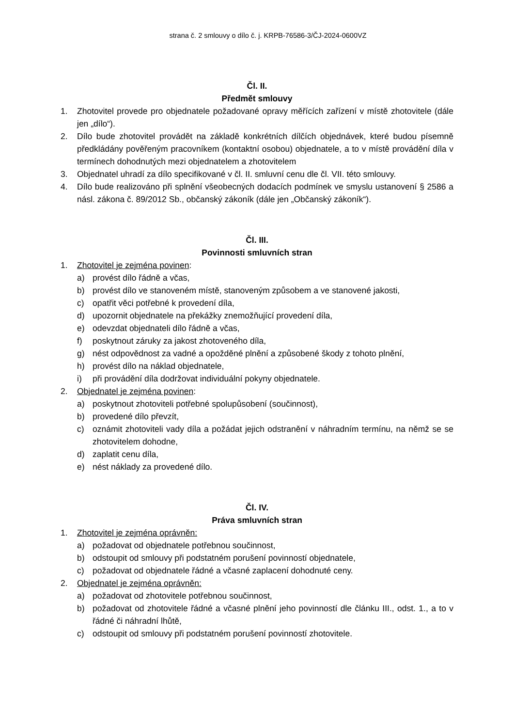strana č. 2 smlouvy o dílo č. j. KRPB-76586-3/ČJ-2024-0600VZ
Čl. II.
Předmět smlouvy
1. Zhotovitel provede pro objednatele požadované opravy měřících zařízení v místě zhotovitele (dále jen „dílo“).
2. Dílo bude zhotovitel provádět na základě konkrétních dílčích objednávek, které budou písemně předkládány pověřeným pracovníkem (kontaktní osobou) objednatele, a to v místě provádění díla v termínech dohodnutých mezi objednatelem a zhotovitelem
3. Objednatel uhradí za dílo specifikované v čl. II. smluvní cenu dle čl. VII. této smlouvy.
4. Dílo bude realizováno při splnění všeobecných dodacích podmínek ve smyslu ustanovení § 2586 a násl. zákona č. 89/2012 Sb., občanský zákoník (dále jen „Občanský zákoník“).
Čl. III.
Povinnosti smluvních stran
1. Zhotovitel je zejména povinen:
a) provést dílo řádně a včas,
b) provést dílo ve stanoveném místě, stanoveným způsobem a ve stanovené jakosti,
c) opatřit věci potřebné k provedení díla,
d) upozornit objednatele na překážky znemožňující provedení díla,
e) odevzdat objednateli dílo řádně a včas,
f) poskytnout záruky za jakost zhotoveného díla,
g) nést odpovědnost za vadné a opožděné plnění a způsobené škody z tohoto plnění,
h) provést dílo na náklad objednatele,
i) při provádění díla dodržovat individuální pokyny objednatele.
2. Objednatel je zejména povinen:
a) poskytnout zhotoviteli potřebné spolupůsobení (součinnost),
b) provedené dílo převzít,
c) oznámit zhotoviteli vady díla a požádat jejich odstranění v náhradním termínu, na němž se se zhotovitelem dohodne,
d) zaplatit cenu díla,
e) nést náklady za provedené dílo.
Čl. IV.
Práva smluvních stran
1. Zhotovitel je zejména oprávněn:
a) požadovat od objednatele potřebnou součinnost,
b) odstoupit od smlouvy při podstatném porušení povinností objednatele,
c) požadovat od objednatele řádné a včasné zaplacení dohodnuté ceny.
2. Objednatel je zejména oprávněn:
a) požadovat od zhotovitele potřebnou součinnost,
b) požadovat od zhotovitele řádné a včasné plnění jeho povinností dle článku III., odst. 1., a to v řádné či náhradní lhůtě,
c) odstoupit od smlouvy při podstatném porušení povinností zhotovitele.